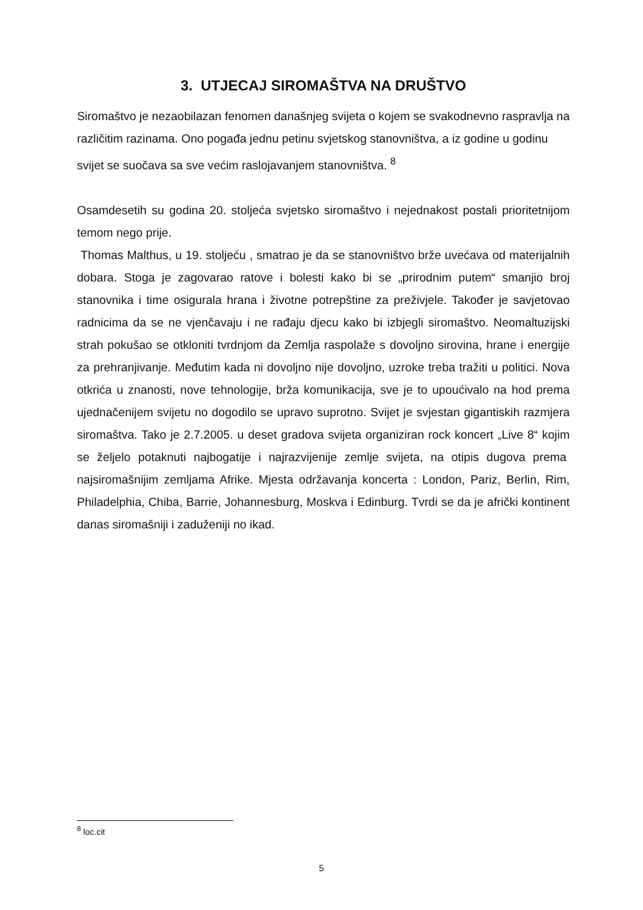3. UTJECAJ SIROMAŠTVA NA DRUŠTVO
Siromaštvo je nezaobilazan fenomen današnjeg svijeta o kojem se svakodnevno raspravlja na različitim razinama. Ono pogađa jednu petinu svjetskog stanovništva, a iz godine u godinu svijet se suočava sa sve većim raslojavanjem stanovništva. <sup>8</sup>
Osamdesetih su godina 20. stoljeća svjetsko siromaštvo i nejednakost postali prioritetnijom temom nego prije.
Thomas Malthus, u 19. stoljeću , smatrao je da se stanovništvo brže uvećava od materijalnih dobara. Stoga je zagovarao ratove i bolesti kako bi se „prirodnim putem“ smanjio broj stanovnika i time osigurala hrana i životne potrepštine za preživjele. Također je savjetovao radnicima da se ne vjenčavaju i ne rađaju djecu kako bi izbjegli siromaštvo. Neomaltuzijski strah pokušao se otkloniti tvrdnjom da Zemlja raspolaže s dovoljno sirovina, hrane i energije za prehranjivanje. Međutim kada ni dovoljno nije dovoljno, uzroke treba tražiti u politici. Nova otkrića u znanosti, nove tehnologije, brža komunikacija, sve je to upoućivalo na hod prema ujednačenijem svijetu no dogodilo se upravo suprotno. Svijet je svjestan gigantiskih razmjera siromaštva. Tako je 2.7.2005. u deset gradova svijeta organiziran rock koncert „Live 8“ kojim se željelo potaknuti najbogatije i najrazvijenije zemlje svijeta, na otipis dugova prema najsiromašnijim zemljama Afrike. Mjesta održavanja koncerta : London, Pariz, Berlin, Rim, Philadelphia, Chiba, Barrie, Johannesburg, Moskva i Edinburg. Tvrdi se da je afrički kontinent danas siromašniji i zaduženiji no ikad.
<sup>8</sup> loc.cit
5